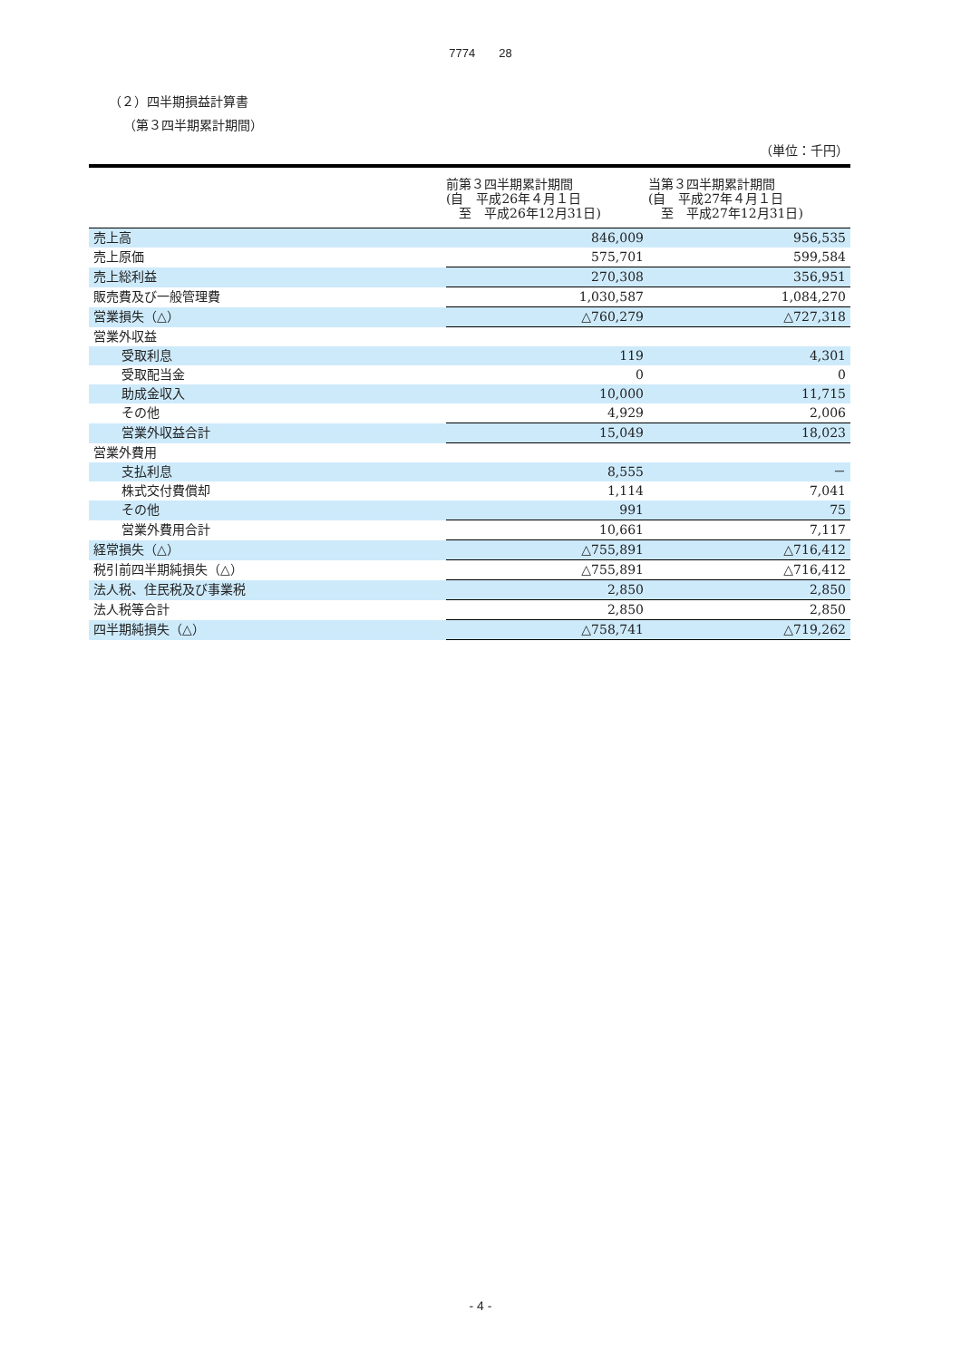7774　　28
（２）四半期損益計算書
（第３四半期累計期間）
（単位：千円）
| | 前第３四半期累計期間 (自 平成26年４月１日 至 平成26年12月31日) | 当第３四半期累計期間 (自 平成27年４月１日 至 平成27年12月31日) |
| --- | --- | --- |
| 売上高 | 846,009 | 956,535 |
| 売上原価 | 575,701 | 599,584 |
| 売上総利益 | 270,308 | 356,951 |
| 販売費及び一般管理費 | 1,030,587 | 1,084,270 |
| 営業損失（△） | △760,279 | △727,318 |
| 営業外収益 | | |
| 受取利息 | 119 | 4,301 |
| 受取配当金 | 0 | 0 |
| 助成金収入 | 10,000 | 11,715 |
| その他 | 4,929 | 2,006 |
| 営業外収益合計 | 15,049 | 18,023 |
| 営業外費用 | | |
| 支払利息 | 8,555 | － |
| 株式交付費償却 | 1,114 | 7,041 |
| その他 | 991 | 75 |
| 営業外費用合計 | 10,661 | 7,117 |
| 経常損失（△） | △755,891 | △716,412 |
| 税引前四半期純損失（△） | △755,891 | △716,412 |
| 法人税、住民税及び事業税 | 2,850 | 2,850 |
| 法人税等合計 | 2,850 | 2,850 |
| 四半期純損失（△） | △758,741 | △719,262 |
- 4 -